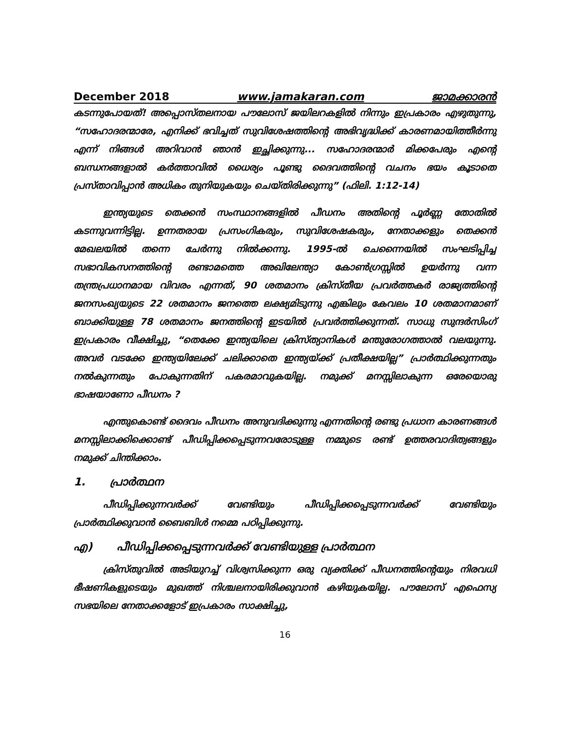December 2018 www.jamakaran.com ജാമക്കാരൻ
കടന്നുപോയത്! അപ്പൊസ്തലനായ പൗലോസ് ജയിലറകളിൽ നിന്നും ഇപ്രകാരം എഴുതുന്നു, “സഹോദരന്മാരേ, എനിക്ക് ഭവിച്ചത് സുവിശേഷത്തിന്റെ അഭിവൃദ്ധിക്ക് കാരണമായിത്തീർന്നു എന്ന് നിങ്ങൾ അറിവാൻ ഞാൻ ഇച്ഛിക്കുന്നു... സഹോദരന്മാർ മിക്കപേരും എന്റെ ബന്ധനങ്ങളാൽ കർത്താവിൽ ധൈര്യം പൂണ്ടു ദൈവത്തിന്റെ വചനം ഭയം കൂടാതെ പ്രസ്താവിപ്പാൻ അധികം തുനിയുകയും ചെയ്തിരിക്കുന്നു” (ഫിലി. 1:12-14)
ഇന്ത്യയുടെ തെക്കൻ സംസ്ഥാനങ്ങളിൽ പീഡനം അതിന്റെ പൂർണ്ണ തോതിൽ കടന്നുവന്നിട്ടില്ല. ഉന്നതരായ പ്രസംഗികരും, സുവിശേഷകരും, നേതാക്കളും തെക്കൻ മേഖലയിൽ തന്നെ ചേർന്നു നിൽക്കന്നു. 1995-ൽ ചെന്നൈയിൽ സംഘടിപ്പിച്ച സഭാവികസനത്തിന്റെ രണ്ടാമത്തെ അഖിലേന്ത്യാ കോൺഗ്രസ്സിൽ ഉയർന്നു വന്ന തന്ത്രപ്രധാനമായ വിവരം എന്നത്, 90 ശതമാനം ക്രിസ്തീയ പ്രവർത്തകർ രാജ്യത്തിന്റെ ജനസംഖ്യയുടെ 22 ശതമാനം ജനത്തെ ലക്ഷ്യമിടുന്നു എങ്കിലും കേവലം 10 ശതമാനമാണ് ബാക്കിയുള്ള 78 ശതമാനം ജനത്തിന്റെ ഇടയിൽ പ്രവർത്തിക്കുന്നത്. സാധു സുന്ദർസിംഗ് ഇപ്രകാരം വീക്ഷിച്ചു, “തെക്കേ ഇന്ത്യയിലെ ക്രിസ്ത്യാനികൾ മന്തുരോഗത്താൽ വലയുന്നു. അവർ വടക്കേ ഇന്ത്യയിലേക്ക് ചലിക്കാതെ ഇന്ത്യയ്ക്ക് പ്രതീക്ഷയില്ല” പ്രാർത്ഥിക്കുന്നതും നൽകുന്നതും പോകുന്നതിന് പകരമാവുകയില്ല. നമുക്ക് മനസ്സിലാകുന്ന ഒരേയൊരു ഭാഷയാണോ പീഡനം ?
എന്തുകൊണ്ട് ദൈവം പീഡനം അനുവദിക്കുന്നു എന്നതിന്റെ രണ്ടു പ്രധാന കാരണങ്ങൾ മനസ്സിലാക്കിക്കൊണ്ട് പീഡിപ്പിക്കപ്പെടുന്നവരോടുള്ള നമ്മുടെ രണ്ട് ഉത്തരവാദിത്വങ്ങളും നമുക്ക് ചിന്തിക്കാം.
1. പ്രാർത്ഥന
പീഡിപ്പിക്കുന്നവർക്ക് വേണ്ടിയും പീഡിപ്പിക്കപ്പെടുന്നവർക്ക് വേണ്ടിയും പ്രാർത്ഥിക്കുവാൻ ബൈബിൾ നമ്മെ പഠിപ്പിക്കുന്നു.
എ) പീഡിപ്പിക്കപ്പെടുന്നവർക്ക് വേണ്ടിയുള്ള പ്രാർത്ഥന
ക്രിസ്തുവിൽ അടിയുറച്ച് വിശ്വസിക്കുന്ന ഒരു വ്യക്തിക്ക് പീഡനത്തിന്റെയും നിരവധി ഭീഷണികളുടെയും മുഖത്ത് നിശ്ചലനായിരിക്കുവാൻ കഴിയുകയില്ല. പൗലോസ് എഫെസ്യ സഭയിലെ നേതാക്കളോട് ഇപ്രകാരം സാക്ഷിച്ചു,
16